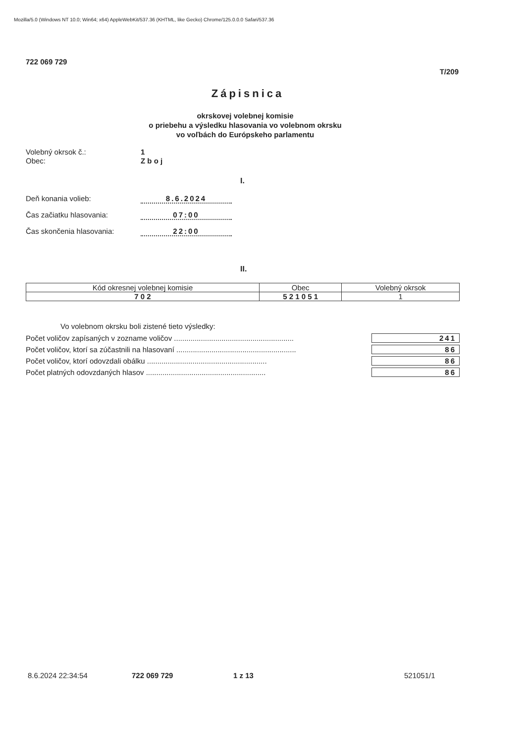Mozilla/5.0 (Windows NT 10.0; Win64; x64) AppleWebKit/537.36 (KHTML, like Gecko) Chrome/125.0.0.0 Safari/537.36
722 069 729
T/209
Zápisnica
okrskovej volebnej komisie
o priebehu a výsledku hlasovania vo volebnom okrsku
vo voľbách do Európskeho parlamentu
Volebný okrsok č.: 1
Obec: Z b o j
I.
Deň konania volieb: 8.6.2024
Čas začiatku hlasovania: 07:00
Čas skončenia hlasovania: 22:00
II.
| Kód okresnej volebnej komisie | Obec | Volebný okrsok |
| --- | --- | --- |
| 7 0 2 | 5 2 1 0 5 1 | 1 |
Vo volebnom okrsku boli zistené tieto výsledky:
Počet voličov zapísaných v zozname voličov .......................................................... 241
Počet voličov, ktorí sa zúčastnili na hlasovaní .......................................................... 86
Počet voličov, ktorí odovzdali obálku .......................................................... 86
Počet platných odovzdaných hlasov .......................................................... 86
8.6.2024 22:34:54 722 069 729 1 z 13 521051/1